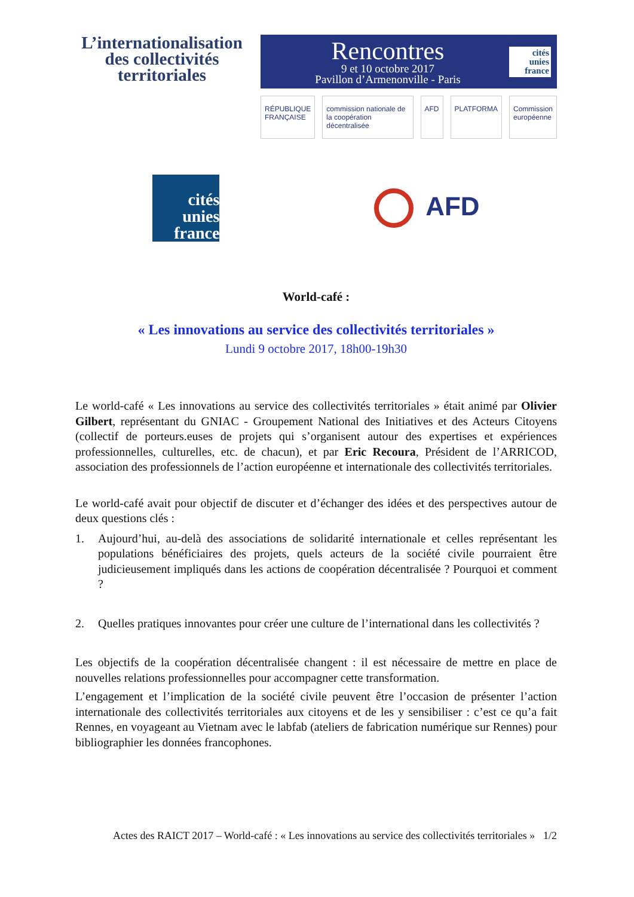L’internationalisation
des collectivités
territoriales
Rencontres
9 et 10 octobre 2017
Pavillon d’Armenonville - Paris
cités
unies
france
RÉPUBLIQUE FRANÇAISE commission nationale de la coopération décentralisée AFD PLATFORMA Commission européenne
cités
unies
france
AFD
World-café :
« Les innovations au service des collectivités territoriales »
Lundi 9 octobre 2017, 18h00-19h30
Le world-café « Les innovations au service des collectivités territoriales » était animé par Olivier Gilbert, représentant du GNIAC - Groupement National des Initiatives et des Acteurs Citoyens (collectif de porteurs.euses de projets qui s’organisent autour des expertises et expériences professionnelles, culturelles, etc. de chacun), et par Eric Recoura, Président de l’ARRICOD, association des professionnels de l’action européenne et internationale des collectivités territoriales.
Le world-café avait pour objectif de discuter et d’échanger des idées et des perspectives autour de deux questions clés :
1. Aujourd’hui, au-delà des associations de solidarité internationale et celles représentant les populations bénéficiaires des projets, quels acteurs de la société civile pourraient être judicieusement impliqués dans les actions de coopération décentralisée ? Pourquoi et comment ?
2. Quelles pratiques innovantes pour créer une culture de l’international dans les collectivités ?
Les objectifs de la coopération décentralisée changent : il est nécessaire de mettre en place de nouvelles relations professionnelles pour accompagner cette transformation.
L’engagement et l’implication de la société civile peuvent être l’occasion de présenter l’action internationale des collectivités territoriales aux citoyens et de les y sensibiliser : c’est ce qu’a fait Rennes, en voyageant au Vietnam avec le labfab (ateliers de fabrication numérique sur Rennes) pour bibliographier les données francophones.
Actes des RAICT 2017 – World-café : « Les innovations au service des collectivités territoriales » 1/2